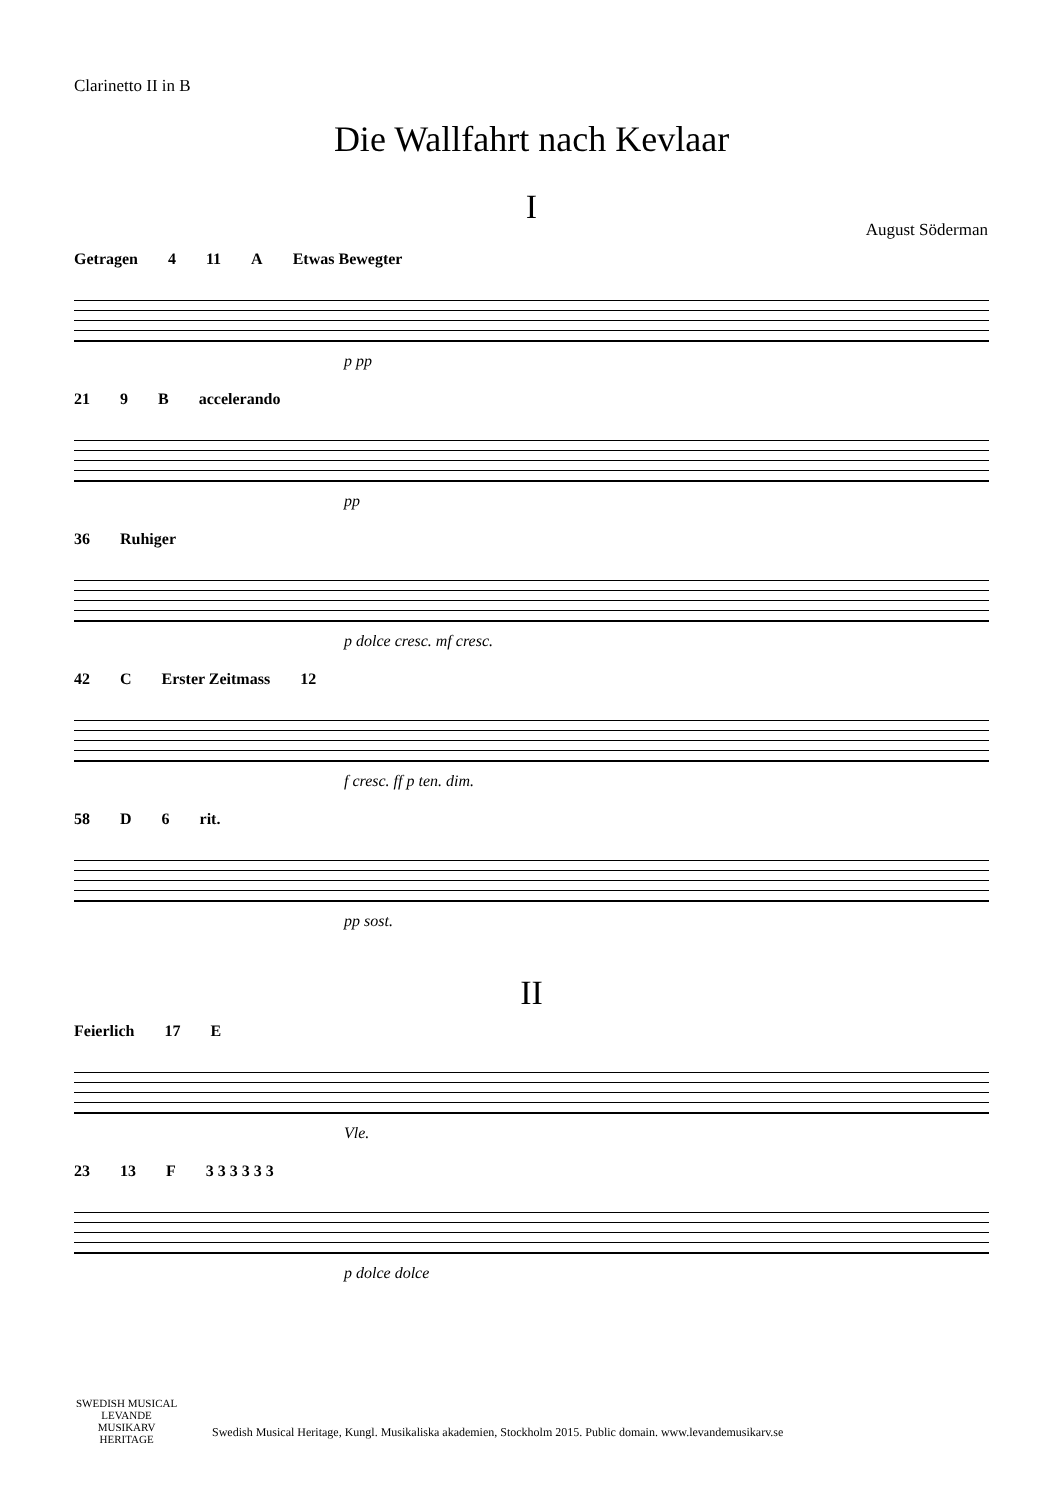Clarinetto II in B
Die Wallfahrt nach Kevlaar
I
August Söderman
Getragen 4 11 A Etwas Bewegter
p pp
21 9 B accelerando
pp
36 Ruhiger
p dolce cresc. mf cresc.
42 C Erster Zeitmass 12
f cresc. ff p ten. dim.
58 D 6 rit.
pp sost.
II
Feierlich 17 E
Vle.
23 13 F 3 3 3 3 3 3
p dolce dolce
SWEDISH MUSICAL
LEVANDE
MUSIKARV
HERITAGE
Swedish Musical Heritage, Kungl. Musikaliska akademien, Stockholm 2015. Public domain. www.levandemusikarv.se